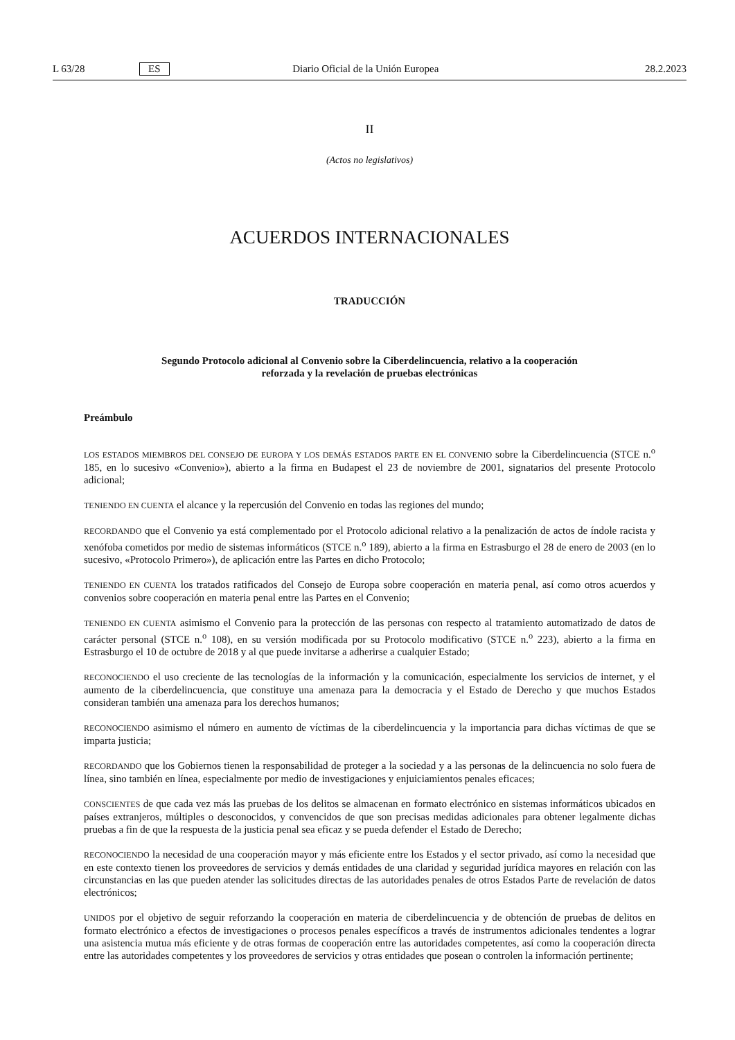L 63/28 ES Diario Oficial de la Unión Europea 28.2.2023
II
(Actos no legislativos)
ACUERDOS INTERNACIONALES
TRADUCCIÓN
Segundo Protocolo adicional al Convenio sobre la Ciberdelincuencia, relativo a la cooperación
reforzada y la revelación de pruebas electrónicas
Preámbulo
LOS ESTADOS MIEMBROS DEL CONSEJO DE EUROPA Y LOS DEMÁS ESTADOS PARTE EN EL CONVENIO sobre la Ciberdelincuencia (STCE n.<sup>o</sup> 185, en lo sucesivo «Convenio»), abierto a la firma en Budapest el 23 de noviembre de 2001, signatarios del presente Protocolo adicional;
TENIENDO EN CUENTA el alcance y la repercusión del Convenio en todas las regiones del mundo;
RECORDANDO que el Convenio ya está complementado por el Protocolo adicional relativo a la penalización de actos de índole racista y xenófoba cometidos por medio de sistemas informáticos (STCE n.<sup>o</sup> 189), abierto a la firma en Estrasburgo el 28 de enero de 2003 (en lo sucesivo, «Protocolo Primero»), de aplicación entre las Partes en dicho Protocolo;
TENIENDO EN CUENTA los tratados ratificados del Consejo de Europa sobre cooperación en materia penal, así como otros acuerdos y convenios sobre cooperación en materia penal entre las Partes en el Convenio;
TENIENDO EN CUENTA asimismo el Convenio para la protección de las personas con respecto al tratamiento automatizado de datos de carácter personal (STCE n.<sup>o</sup> 108), en su versión modificada por su Protocolo modificativo (STCE n.<sup>o</sup> 223), abierto a la firma en Estrasburgo el 10 de octubre de 2018 y al que puede invitarse a adherirse a cualquier Estado;
RECONOCIENDO el uso creciente de las tecnologías de la información y la comunicación, especialmente los servicios de internet, y el aumento de la ciberdelincuencia, que constituye una amenaza para la democracia y el Estado de Derecho y que muchos Estados consideran también una amenaza para los derechos humanos;
RECONOCIENDO asimismo el número en aumento de víctimas de la ciberdelincuencia y la importancia para dichas víctimas de que se imparta justicia;
RECORDANDO que los Gobiernos tienen la responsabilidad de proteger a la sociedad y a las personas de la delincuencia no solo fuera de línea, sino también en línea, especialmente por medio de investigaciones y enjuiciamientos penales eficaces;
CONSCIENTES de que cada vez más las pruebas de los delitos se almacenan en formato electrónico en sistemas informáticos ubicados en países extranjeros, múltiples o desconocidos, y convencidos de que son precisas medidas adicionales para obtener legalmente dichas pruebas a fin de que la respuesta de la justicia penal sea eficaz y se pueda defender el Estado de Derecho;
RECONOCIENDO la necesidad de una cooperación mayor y más eficiente entre los Estados y el sector privado, así como la necesidad que en este contexto tienen los proveedores de servicios y demás entidades de una claridad y seguridad jurídica mayores en relación con las circunstancias en las que pueden atender las solicitudes directas de las autoridades penales de otros Estados Parte de revelación de datos electrónicos;
UNIDOS por el objetivo de seguir reforzando la cooperación en materia de ciberdelincuencia y de obtención de pruebas de delitos en formato electrónico a efectos de investigaciones o procesos penales específicos a través de instrumentos adicionales tendentes a lograr una asistencia mutua más eficiente y de otras formas de cooperación entre las autoridades competentes, así como la cooperación directa entre las autoridades competentes y los proveedores de servicios y otras entidades que posean o controlen la información pertinente;